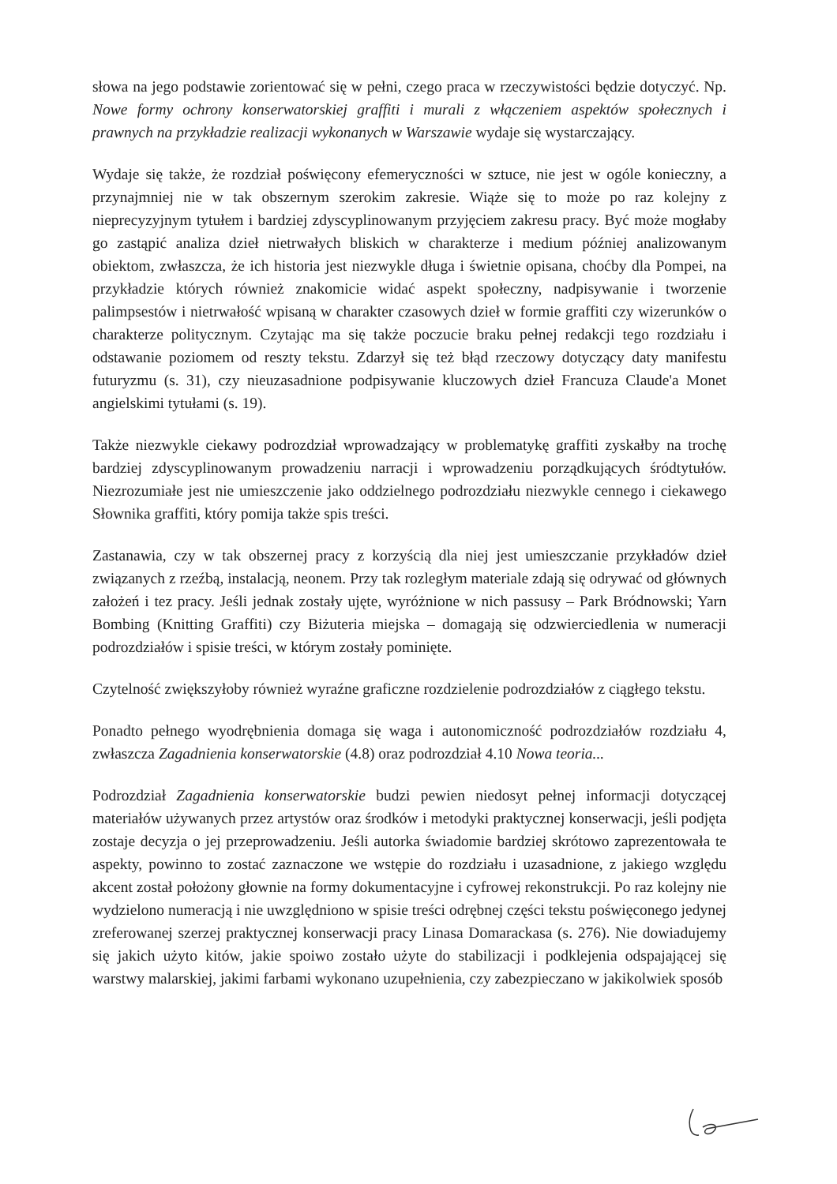słowa na jego podstawie zorientować się w pełni, czego praca w rzeczywistości będzie dotyczyć. Np. Nowe formy ochrony konserwatorskiej graffiti i murali z włączeniem aspektów społecznych i prawnych na przykładzie realizacji wykonanych w Warszawie wydaje się wystarczający.
Wydaje się także, że rozdział poświęcony efemeryczności w sztuce, nie jest w ogóle konieczny, a przynajmniej nie w tak obszernym szerokim zakresie. Wiąże się to może po raz kolejny z nieprecyzyjnym tytułem i bardziej zdyscyplinowanym przyjęciem zakresu pracy. Być może mogłaby go zastąpić analiza dzieł nietrwałych bliskich w charakterze i medium później analizowanym obiektom, zwłaszcza, że ich historia jest niezwykle długa i świetnie opisana, choćby dla Pompei, na przykładzie których również znakomicie widać aspekt społeczny, nadpisywanie i tworzenie palimpsestów i nietrwałość wpisaną w charakter czasowych dzieł w formie graffiti czy wizerunków o charakterze politycznym. Czytając ma się także poczucie braku pełnej redakcji tego rozdziału i odstawanie poziomem od reszty tekstu. Zdarzył się też błąd rzeczowy dotyczący daty manifestu futuryzmu (s. 31), czy nieuzasadnione podpisywanie kluczowych dzieł Francuza Claude'a Monet angielskimi tytułami (s. 19).
Także niezwykle ciekawy podrozdział wprowadzający w problematykę graffiti zyskałby na trochę bardziej zdyscyplinowanym prowadzeniu narracji i wprowadzeniu porządkujących śródtytułów. Niezrozumiałe jest nie umieszczenie jako oddzielnego podrozdziału niezwykle cennego i ciekawego Słownika graffiti, który pomija także spis treści.
Zastanawia, czy w tak obszernej pracy z korzyścią dla niej jest umieszczanie przykładów dzieł związanych z rzeźbą, instalacją, neonem. Przy tak rozległym materiale zdają się odrywać od głównych założeń i tez pracy. Jeśli jednak zostały ujęte, wyróżnione w nich passusy – Park Bródnowski; Yarn Bombing (Knitting Graffiti) czy Biżuteria miejska – domagają się odzwierciedlenia w numeracji podrozdziałów i spisie treści, w którym zostały pominięte.
Czytelność zwiększyłoby również wyraźne graficzne rozdzielenie podrozdziałów z ciągłego tekstu.
Ponadto pełnego wyodrębnienia domaga się waga i autonomiczność podrozdziałów rozdziału 4, zwłaszcza Zagadnienia konserwatorskie (4.8) oraz podrozdział 4.10 Nowa teoria...
Podrozdział Zagadnienia konserwatorskie budzi pewien niedosyt pełnej informacji dotyczącej materiałów używanych przez artystów oraz środków i metodyki praktycznej konserwacji, jeśli podjęta zostaje decyzja o jej przeprowadzeniu. Jeśli autorka świadomie bardziej skrótowo zaprezentowała te aspekty, powinno to zostać zaznaczone we wstępie do rozdziału i uzasadnione, z jakiego względu akcent został położony głownie na formy dokumentacyjne i cyfrowej rekonstrukcji. Po raz kolejny nie wydzielono numeracją i nie uwzględniono w spisie treści odrębnej części tekstu poświęconego jedynej zreferowanej szerzej praktycznej konserwacji pracy Linasa Domarackasa (s. 276). Nie dowiadujemy się jakich użyto kitów, jakie spoiwo zostało użyte do stabilizacji i podklejenia odspajającej się warstwy malarskiej, jakimi farbami wykonano uzupełnienia, czy zabezpieczano w jakikolwiek sposób